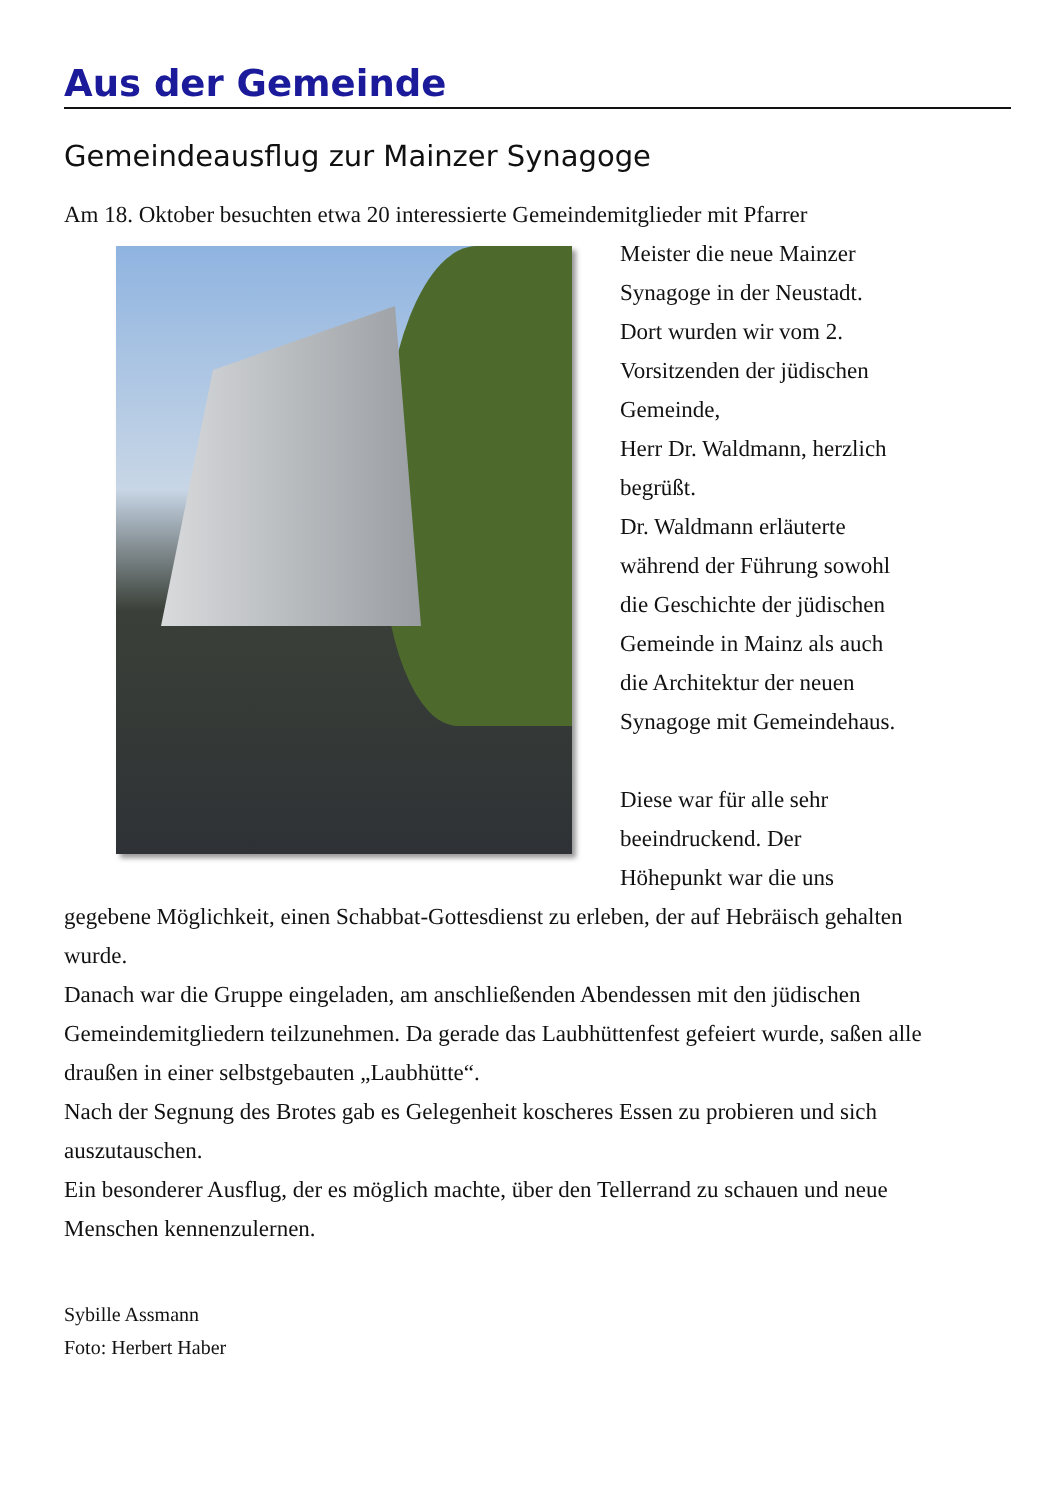Aus der Gemeinde
Gemeindeausflug zur Mainzer Synagoge
Am 18. Oktober besuchten etwa 20 interessierte Gemeindemitglieder mit Pfarrer
Meister die neue Mainzer
Synagoge in der Neustadt.
Dort wurden wir vom 2.
Vorsitzenden der jüdischen
Gemeinde,
Herr Dr. Waldmann, herzlich
begrüßt.
Dr. Waldmann erläuterte
während der Führung sowohl
die Geschichte der jüdischen
Gemeinde in Mainz als auch
die Architektur der neuen
Synagoge mit Gemeindehaus.
Diese war für alle sehr
beeindruckend. Der
Höhepunkt war die uns
gegebene Möglichkeit, einen Schabbat-Gottesdienst zu erleben, der auf Hebräisch gehalten wurde.
Danach war die Gruppe eingeladen, am anschließenden Abendessen mit den jüdischen Gemeindemitgliedern teilzunehmen. Da gerade das Laubhüttenfest gefeiert wurde, saßen alle draußen in einer selbstgebauten „Laubhütte“.
Nach der Segnung des Brotes gab es Gelegenheit koscheres Essen zu probieren und sich auszutauschen.
Ein besonderer Ausflug, der es möglich machte, über den Tellerrand zu schauen und neue Menschen kennenzulernen.
Sybille Assmann
Foto: Herbert Haber